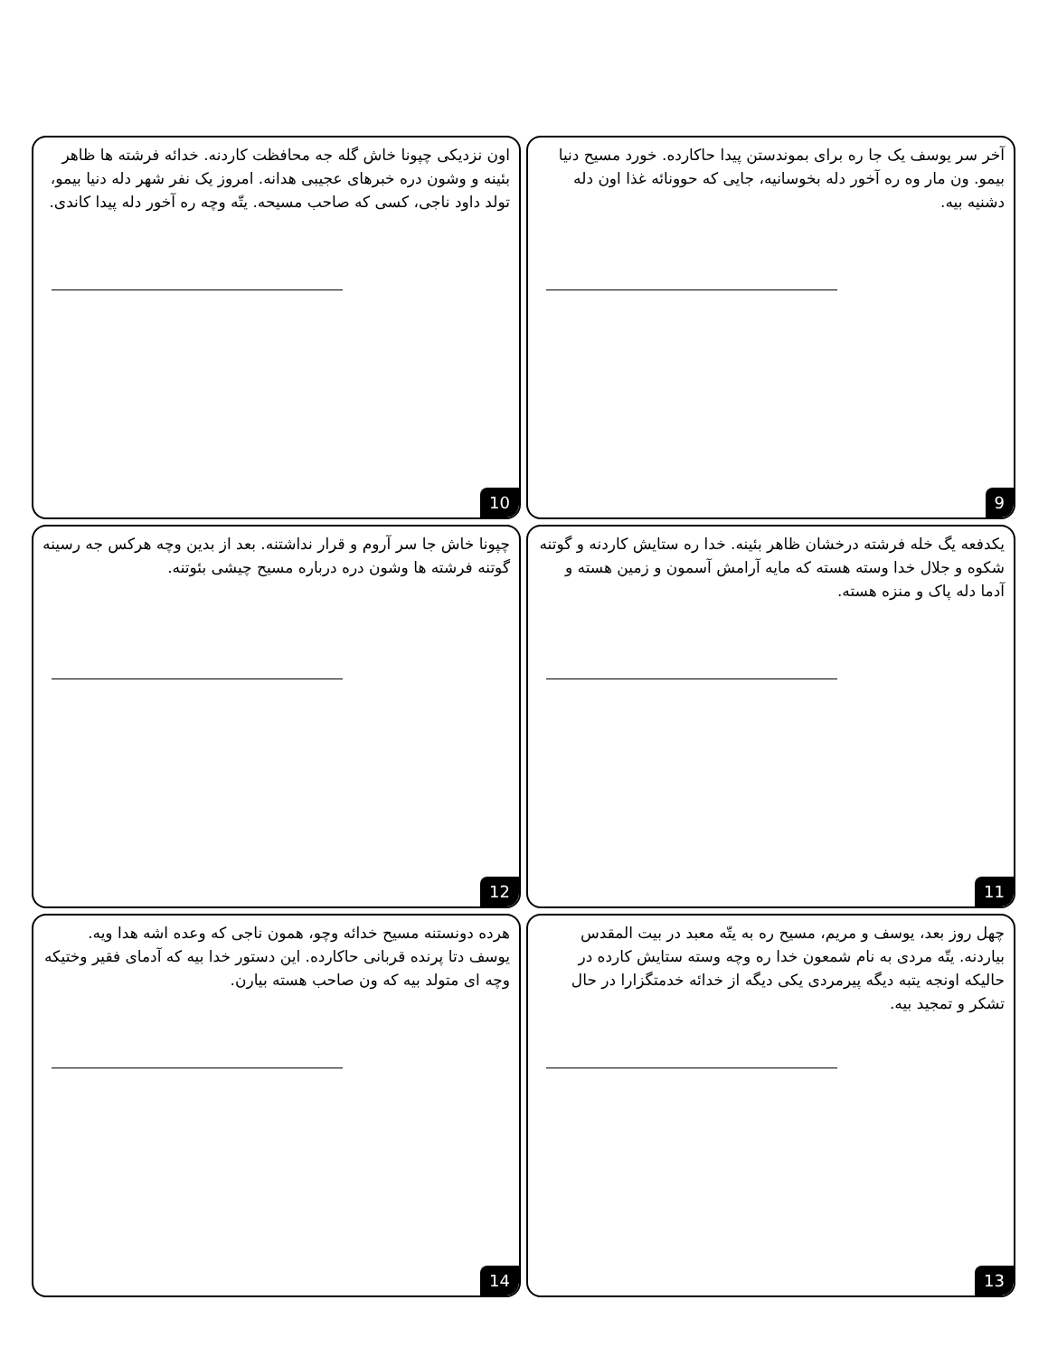آخر سر یوسف یک جا ره برای بموندستن پیدا حاکارده. خورد مسیح دنیا بیمو. ون مار وه ره آخور دله بخوسانیه، جایی که حوونائه غذا اون دله دشنیه بیه.
9
اون نزدیکی چپونا خاش گله جه محافظت کاردنه. خدائه فرشته ها ظاهر بئینه و وشون دره خبرهای عجیبی هدانه. امروز یک نفر شهر دله دنیا بیمو، تولد داود ناجی، کسی که صاحب مسیحه. یتّه وچه ره آخور دله پیدا کاندی.
10
یکدفعه یگ خله فرشته درخشان ظاهر بئینه. خدا ره ستایش کاردنه و گوتنه شکوه و جلال خدا وسته هسته که مایه آرامش آسمون و زمین هسته و آدما دله پاک و منزه هسته.
11
چپونا خاش جا سر آروم و قرار نداشتنه. بعد از بدین وچه هرکس جه رسینه گوتنه فرشته ها وشون دره درباره مسیح چیشی بئوتنه.
12
چهل روز بعد، یوسف و مریم، مسیح ره به یتّه معبد در بیت المقدس بیاردنه. یتّه مردی به نام شمعون خدا ره وچه وسته ستایش کارده در حالیکه اونجه یتبه دیگه پیرمردی یکی دیگه از خدائه خدمتگزارا در حال تشکر و تمجید بیه.
13
هرده دونستنه مسیح خدائه وچو، همون ناجی که وعده اشه هدا ویه. یوسف دتا پرنده قربانی حاکارده. این دستور خدا بیه که آدمای فقیر وختیکه وچه ای متولد بیه که ون صاحب هسته بیارن.
14